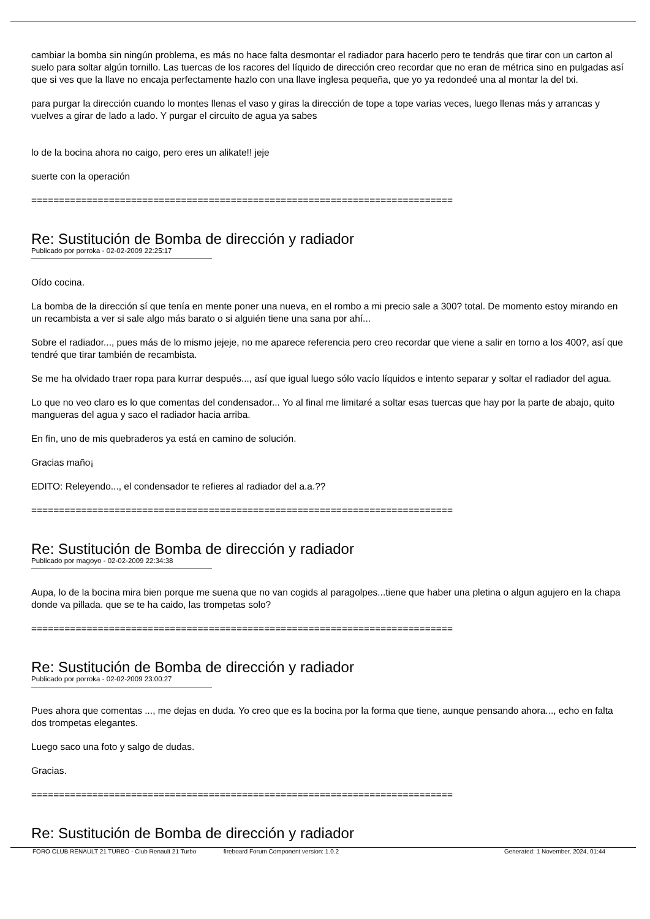cambiar la bomba sin ningún problema, es más no hace falta desmontar el radiador para hacerlo pero te tendrás que tirar con un carton al suelo para soltar algún tornillo. Las tuercas de los racores del líquido de dirección creo recordar que no eran de métrica sino en pulgadas así que si ves que la llave no encaja perfectamente hazlo con una llave inglesa pequeña, que yo ya redondeé una al montar la del txi.
para purgar la dirección cuando lo montes llenas el vaso y giras la dirección de tope a tope varias veces, luego llenas más y arrancas y vuelves a girar de lado a lado. Y purgar el circuito de agua ya sabes
lo de la bocina ahora no caigo, pero eres un alikate!! jeje
suerte con la operación
============================================================================
Re: Sustitución de Bomba de dirección y radiador
Publicado por porroka - 02-02-2009 22:25:17
Oído cocina.
La bomba de la dirección sí que tenía en mente poner una nueva, en el rombo a mi precio sale a 300? total. De momento estoy mirando en un recambista a ver si sale algo más barato o si alguién tiene una sana por ahí...
Sobre el radiador..., pues más de lo mismo jejeje, no me aparece referencia pero creo recordar que viene a salir en torno a los 400?, así que tendré que tirar también de recambista.
Se me ha olvidado traer ropa para kurrar después..., así que igual luego sólo vacío líquidos e intento separar y soltar el radiador del agua.
Lo que no veo claro es lo que comentas del condensador... Yo al final me limitaré a soltar esas tuercas que hay por la parte de abajo, quito mangueras del agua y saco el radiador hacia arriba.
En fin, uno de mis quebraderos ya está en camino de solución.
Gracias maño¡
EDITO: Releyendo..., el condensador te refieres al radiador del a.a.??
============================================================================
Re: Sustitución de Bomba de dirección y radiador
Publicado por magoyo - 02-02-2009 22:34:38
Aupa, lo de la bocina mira bien porque me suena que no van cogids al paragolpes...tiene que haber una pletina o algun agujero en la chapa donde va pillada. que se te ha caido, las trompetas solo?
============================================================================
Re: Sustitución de Bomba de dirección y radiador
Publicado por porroka - 02-02-2009 23:00:27
Pues ahora que comentas ..., me dejas en duda. Yo creo que es la bocina por la forma que tiene, aunque pensando ahora..., echo en falta dos trompetas elegantes.
Luego saco una foto y salgo de dudas.
Gracias.
============================================================================
Re: Sustitución de Bomba de dirección y radiador
FORO CLUB RENAULT 21 TURBO - Club Renault 21 Turbo fireboard Forum Component version: 1.0.2 Generated: 1 November, 2024, 01:44